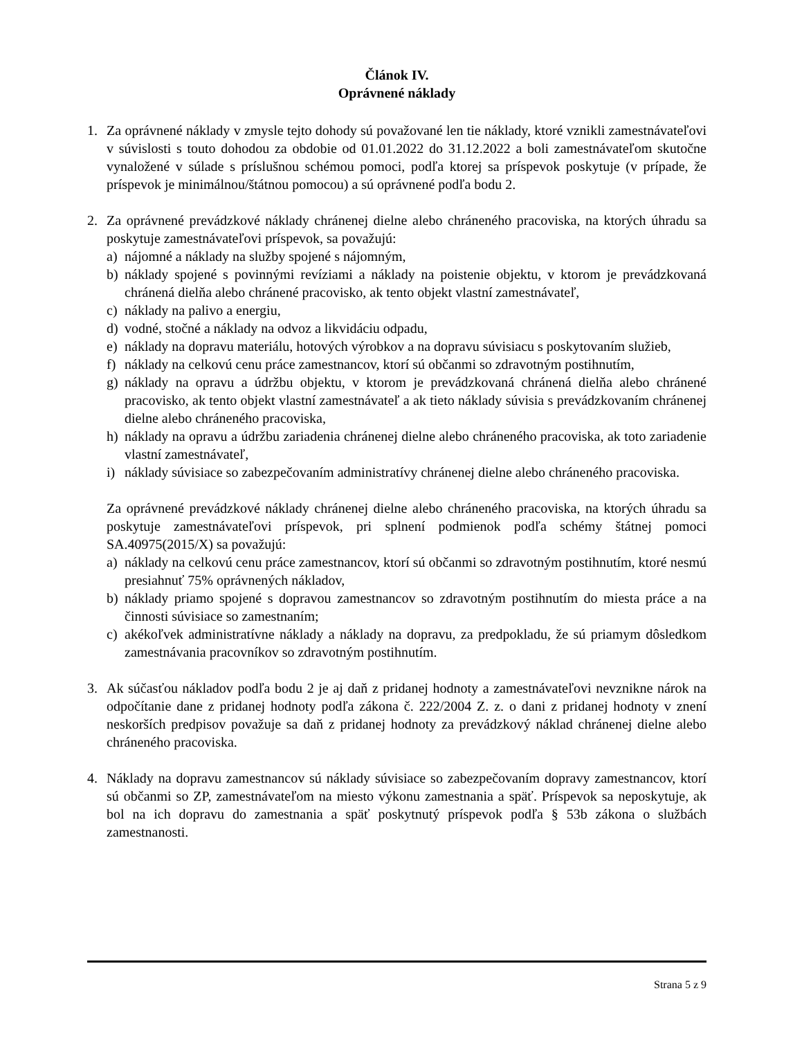Článok IV.
Oprávnené náklady
1. Za oprávnené náklady v zmysle tejto dohody sú považované len tie náklady, ktoré vznikli zamestnávateľovi v súvislosti s touto dohodou za obdobie od 01.01.2022 do 31.12.2022 a boli zamestnávateľom skutočne vynaložené v súlade s príslušnou schémou pomoci, podľa ktorej sa príspevok poskytuje (v prípade, že príspevok je minimálnou/štátnou pomocou) a sú oprávnené podľa bodu 2.
2. Za oprávnené prevádzkové náklady chránenej dielne alebo chráneného pracoviska, na ktorých úhradu sa poskytuje zamestnávateľovi príspevok, sa považujú:
a) nájomné a náklady na služby spojené s nájomným,
b) náklady spojené s povinnými revíziami a náklady na poistenie objektu, v ktorom je prevádzkovaná chránená dielňa alebo chránené pracovisko, ak tento objekt vlastní zamestnávateľ,
c) náklady na palivo a energiu,
d) vodné, stočné a náklady na odvoz a likvidáciu odpadu,
e) náklady na dopravu materiálu, hotových výrobkov a na dopravu súvisiacu s poskytovaním služieb,
f) náklady na celkovú cenu práce zamestnancov, ktorí sú občanmi so zdravotným postihnutím,
g) náklady na opravu a údržbu objektu, v ktorom je prevádzkovaná chránená dielňa alebo chránené pracovisko, ak tento objekt vlastní zamestnávateľ a ak tieto náklady súvisia s prevádzkovaním chránenej dielne alebo chráneného pracoviska,
h) náklady na opravu a údržbu zariadenia chránenej dielne alebo chráneného pracoviska, ak toto zariadenie vlastní zamestnávateľ,
i) náklady súvisiace so zabezpečovaním administratívy chránenej dielne alebo chráneného pracoviska.
Za oprávnené prevádzkové náklady chránenej dielne alebo chráneného pracoviska, na ktorých úhradu sa poskytuje zamestnávateľovi príspevok, pri splnení podmienok podľa schémy štátnej pomoci SA.40975(2015/X) sa považujú:
a) náklady na celkovú cenu práce zamestnancov, ktorí sú občanmi so zdravotným postihnutím, ktoré nesmú presiahnuť 75% oprávnených nákladov,
b) náklady priamo spojené s dopravou zamestnancov so zdravotným postihnutím do miesta práce a na činnosti súvisiace so zamestnaním;
c) akékoľvek administratívne náklady a náklady na dopravu, za predpokladu, že sú priamym dôsledkom zamestnávania pracovníkov so zdravotným postihnutím.
3. Ak súčasťou nákladov podľa bodu 2 je aj daň z pridanej hodnoty a zamestnávateľovi nevznikne nárok na odpočítanie dane z pridanej hodnoty podľa zákona č. 222/2004 Z. z. o dani z pridanej hodnoty v znení neskorších predpisov považuje sa daň z pridanej hodnoty za prevádzkový náklad chránenej dielne alebo chráneného pracoviska.
4. Náklady na dopravu zamestnancov sú náklady súvisiace so zabezpečovaním dopravy zamestnancov, ktorí sú občanmi so ZP, zamestnávateľom na miesto výkonu zamestnania a späť. Príspevok sa neposkytuje, ak bol na ich dopravu do zamestnania a späť poskytnutý príspevok podľa § 53b zákona o službách zamestnanosti.
Strana 5 z 9